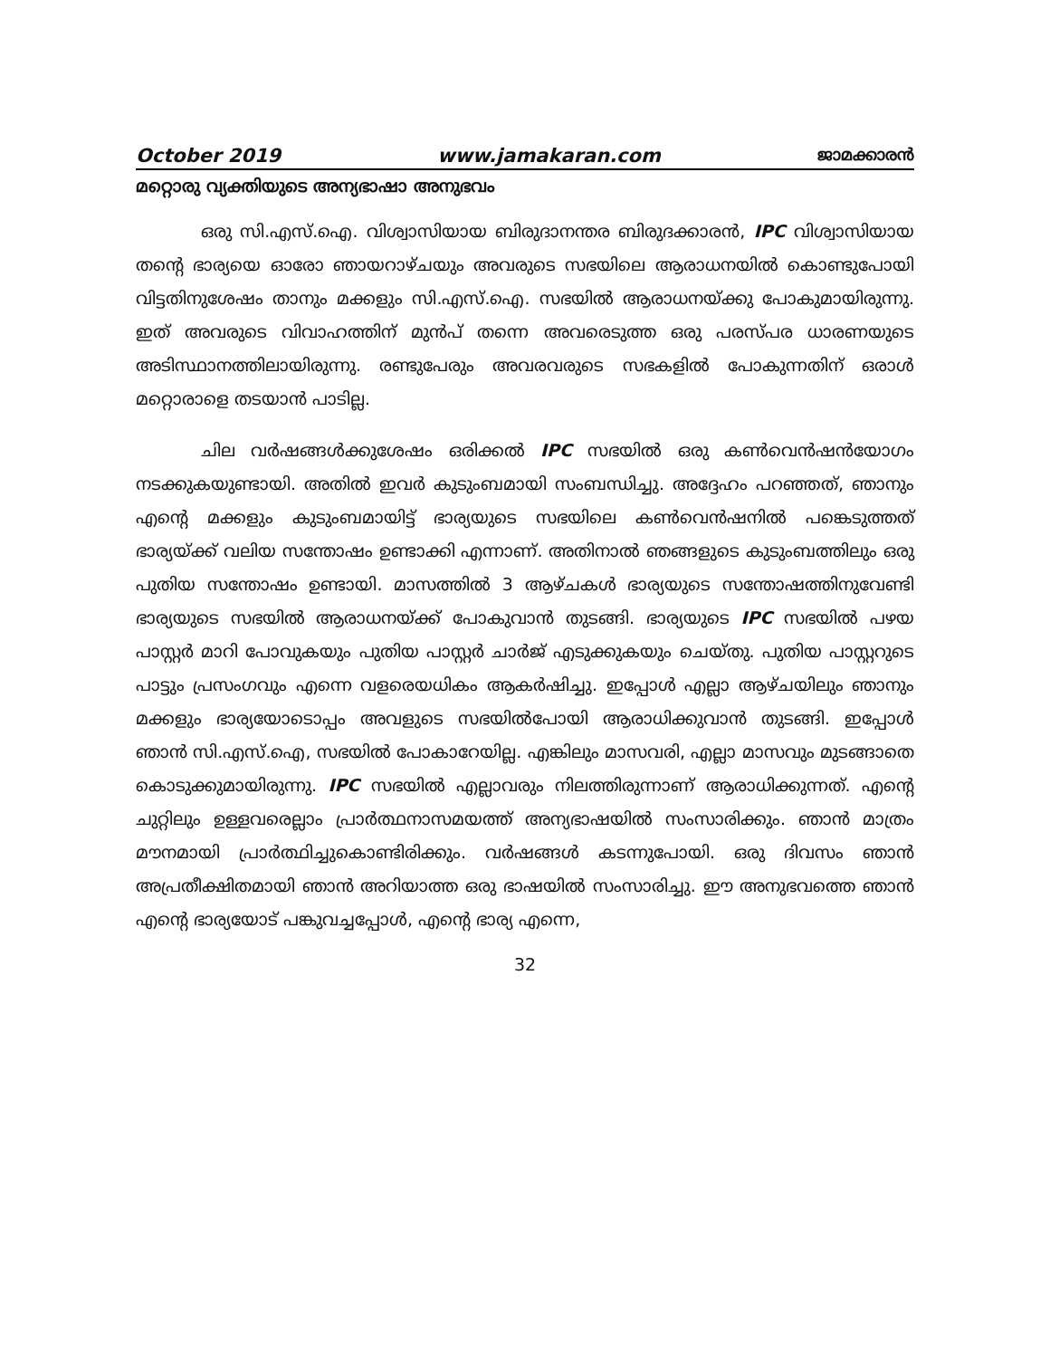October 2019 www.jamakaran.com ജാമക്കാരൻ
മറ്റൊരു വ്യക്തിയുടെ അന്യഭാഷാ അനുഭവം
ഒരു സി.എസ്.ഐ. വിശ്വാസിയായ ബിരുദാനന്തര ബിരുദക്കാരൻ, IPC വിശ്വാസിയായ തന്റെ ഭാര്യയെ ഓരോ ഞായറാഴ്ചയും അവരുടെ സഭയിലെ ആരാധനയിൽ കൊണ്ടുപോയി വിട്ടതിനുശേഷം താനും മക്കളും സി.എസ്.ഐ. സഭയിൽ ആരാധനയ്ക്കു പോകുമായിരുന്നു. ഇത് അവരുടെ വിവാഹത്തിന് മുൻപ് തന്നെ അവരെടുത്ത ഒരു പരസ്പര ധാരണയുടെ അടിസ്ഥാനത്തിലായിരുന്നു. രണ്ടുപേരും അവരവരുടെ സഭകളിൽ പോകുന്നതിന് ഒരാൾ മറ്റൊരാളെ തടയാൻ പാടില്ല.
ചില വർഷങ്ങൾക്കുശേഷം ഒരിക്കൽ IPC സഭയിൽ ഒരു കൺവെൻഷൻയോഗം നടക്കുകയുണ്ടായി. അതിൽ ഇവർ കുടുംബമായി സംബന്ധിച്ചു. അദ്ദേഹം പറഞ്ഞത്, ഞാനും എന്റെ മക്കളും കുടുംബമായിട്ട് ഭാര്യയുടെ സഭയിലെ കൺവെൻഷനിൽ പങ്കെടുത്തത് ഭാര്യയ്ക്ക് വലിയ സന്തോഷം ഉണ്ടാക്കി എന്നാണ്. അതിനാൽ ഞങ്ങളുടെ കുടുംബത്തിലും ഒരു പുതിയ സന്തോഷം ഉണ്ടായി. മാസത്തിൽ 3 ആഴ്ചകൾ ഭാര്യയുടെ സന്തോഷത്തിനുവേണ്ടി ഭാര്യയുടെ സഭയിൽ ആരാധനയ്ക്ക് പോകുവാൻ തുടങ്ങി. ഭാര്യയുടെ IPC സഭയിൽ പഴയ പാസ്റ്റർ മാറി പോവുകയും പുതിയ പാസ്റ്റർ ചാർജ് എടുക്കുകയും ചെയ്തു. പുതിയ പാസ്റ്ററുടെ പാട്ടും പ്രസംഗവും എന്നെ വളരെയധികം ആകർഷിച്ചു. ഇപ്പോൾ എല്ലാ ആഴ്ചയിലും ഞാനും മക്കളും ഭാര്യയോടൊപ്പം അവളുടെ സഭയിൽപോയി ആരാധിക്കുവാൻ തുടങ്ങി. ഇപ്പോൾ ഞാൻ സി.എസ്.ഐ, സഭയിൽ പോകാറേയില്ല. എങ്കിലും മാസവരി, എല്ലാ മാസവും മുടങ്ങാതെ കൊടുക്കുമായിരുന്നു. IPC സഭയിൽ എല്ലാവരും നിലത്തിരുന്നാണ് ആരാധിക്കുന്നത്. എന്റെ ചുറ്റിലും ഉള്ളവരെല്ലാം പ്രാർത്ഥനാസമയത്ത് അന്യഭാഷയിൽ സംസാരിക്കും. ഞാൻ മാത്രം മൗനമായി പ്രാർത്ഥിച്ചുകൊണ്ടിരിക്കും. വർഷങ്ങൾ കടന്നുപോയി. ഒരു ദിവസം ഞാൻ അപ്രതീക്ഷിതമായി ഞാൻ അറിയാത്ത ഒരു ഭാഷയിൽ സംസാരിച്ചു. ഈ അനുഭവത്തെ ഞാൻ എന്റെ ഭാര്യയോട് പങ്കുവച്ചപ്പോൾ, എന്റെ ഭാര്യ എന്നെ,
32